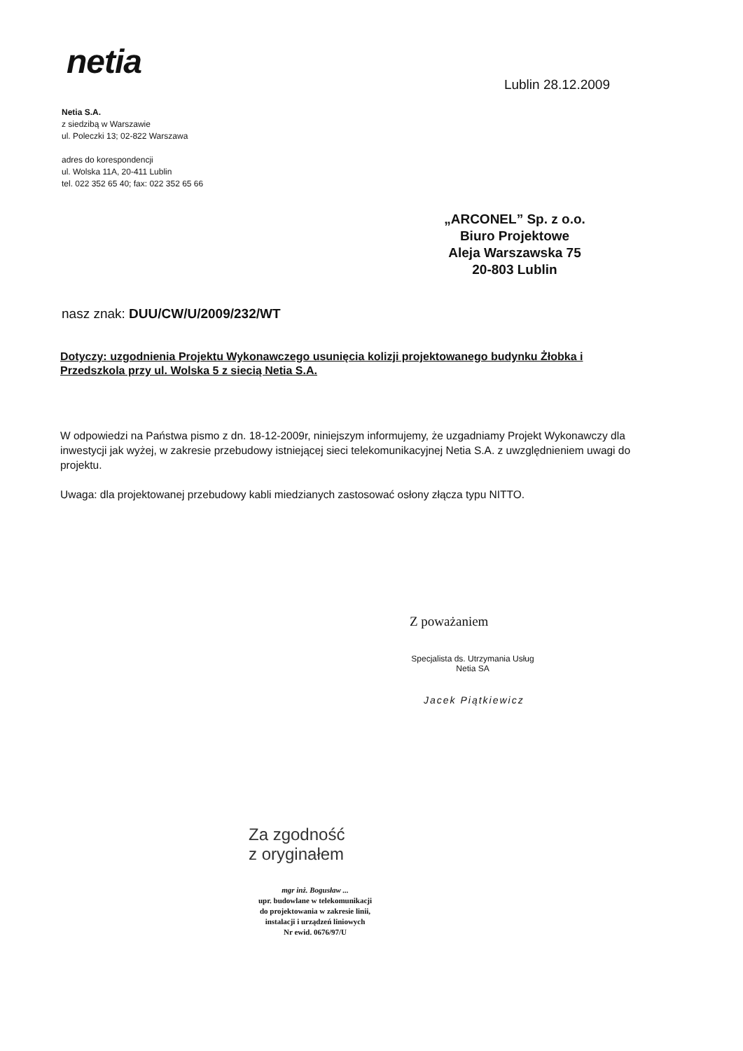netia
Lublin 28.12.2009
Netia S.A.
z siedzibą w Warszawie
ul. Poleczki 13; 02-822 Warszawa
adres do korespondencji
ul. Wolska 11A, 20-411 Lublin
tel. 022 352 65 40; fax: 022 352 65 66
„ARCONEL” Sp. z o.o.
Biuro Projektowe
Aleja Warszawska 75
20-803 Lublin
nasz znak: DUU/CW/U/2009/232/WT
Dotyczy: uzgodnienia Projektu Wykonawczego usunięcia kolizji projektowanego budynku Żłobka i Przedszkola przy ul. Wolska 5 z siecią Netia S.A.
W odpowiedzi na Państwa pismo z dn. 18-12-2009r, niniejszym informujemy, że uzgadniamy Projekt Wykonawczy dla inwestycji jak wyżej, w zakresie przebudowy istniejącej sieci telekomunikacyjnej Netia S.A. z uwzględnieniem uwagi do projektu.
Uwaga: dla projektowanej przebudowy kabli miedzianych zastosować osłony złącza typu NITTO.
Z poważaniem
Specjalista ds. Utrzymania Usług
Netia SA
Jacek Piątkiewicz
Za zgodność
z oryginałem
mgr inż. Bogusław ...
upr. budowlane w telekomunikacji
do projektowania w zakresie linii,
instalacji i urządzeń liniowych
Nr ewid. 0676/97/U